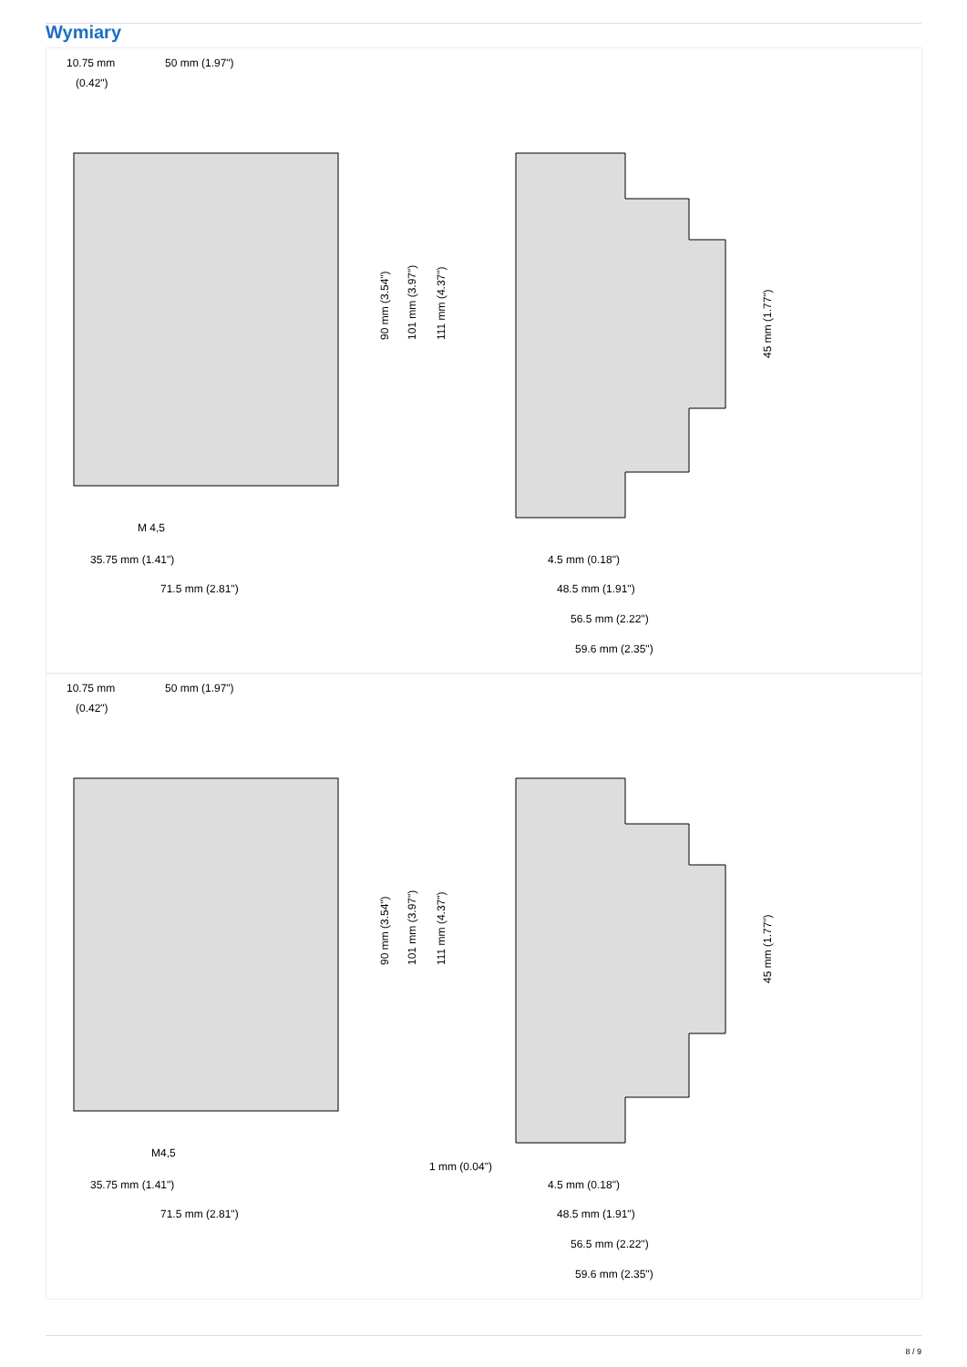Wymiary
10.75 mm
(0.42")
50 mm (1.97")
M 4,5
35.75 mm (1.41")
71.5 mm (2.81")
90 mm (3.54")
101 mm (3.97")
111 mm (4.37")
45 mm (1.77")
4.5 mm (0.18")
48.5 mm (1.91")
56.5 mm (2.22")
59.6 mm (2.35")
10.75 mm
(0.42")
50 mm (1.97")
M4,5
35.75 mm (1.41")
71.5 mm (2.81")
90 mm (3.54")
101 mm (3.97")
111 mm (4.37")
45 mm (1.77")
1 mm (0.04")
4.5 mm (0.18")
48.5 mm (1.91")
56.5 mm (2.22")
59.6 mm (2.35")
8 / 9